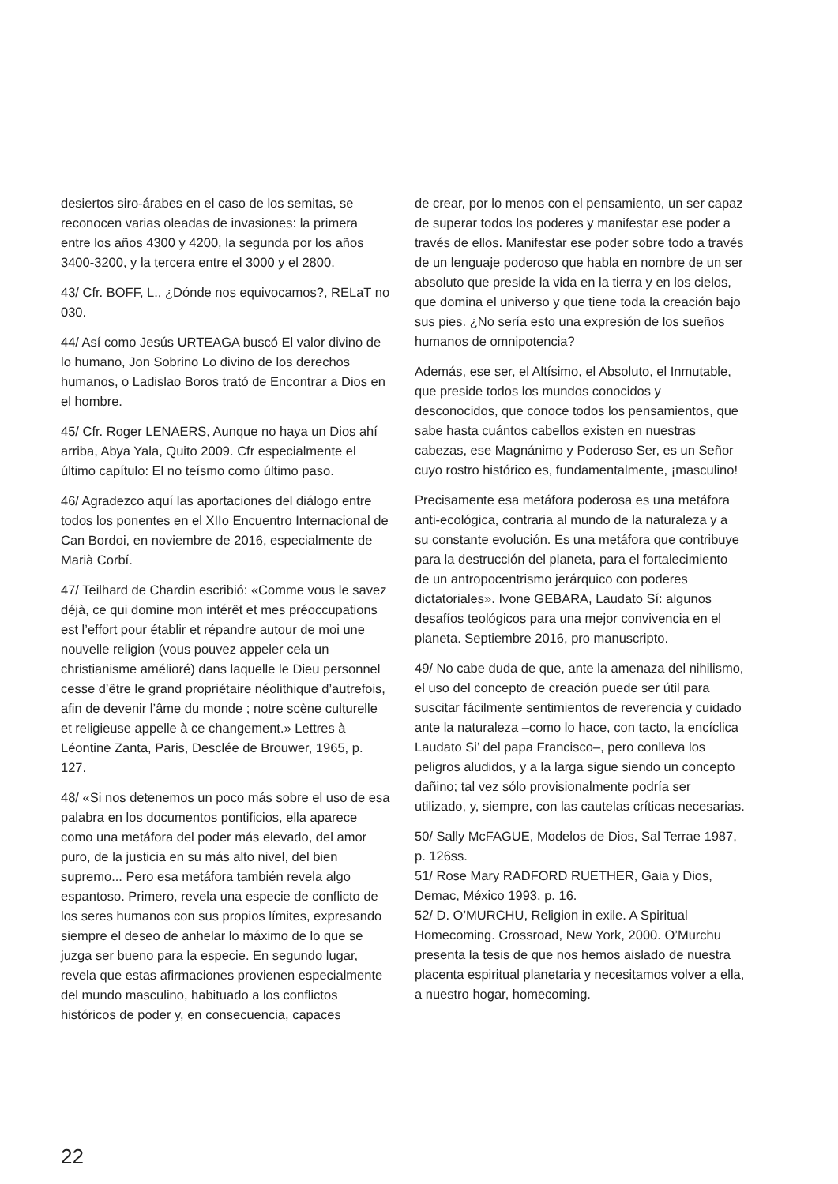desiertos siro-árabes en el caso de los semitas, se reconocen varias oleadas de invasiones: la primera entre los años 4300 y 4200, la segunda por los años 3400-3200, y la tercera entre el 3000 y el 2800.
43/ Cfr. BOFF, L., ¿Dónde nos equivocamos?, RELaT no 030.
44/ Así como Jesús URTEAGA buscó El valor divino de lo humano, Jon Sobrino Lo divino de los derechos humanos, o Ladislao Boros trató de Encontrar a Dios en el hombre.
45/ Cfr. Roger LENAERS, Aunque no haya un Dios ahí arriba, Abya Yala, Quito 2009. Cfr especialmente el último capítulo: El no teísmo como último paso.
46/ Agradezco aquí las aportaciones del diálogo entre todos los ponentes en el XIIo Encuentro Internacional de Can Bordoi, en noviembre de 2016, especialmente de Marià Corbí.
47/ Teilhard de Chardin escribió: «Comme vous le savez déjà, ce qui domine mon intérêt et mes préoccupations est l’effort pour établir et répandre autour de moi une nouvelle religion (vous pouvez appeler cela un christianisme amélioré) dans laquelle le Dieu personnel cesse d’être le grand propriétaire néolithique d’autrefois, afin de devenir l’âme du monde ; notre scène culturelle et religieuse appelle à ce changement.» Lettres à Léontine Zanta, Paris, Desclée de Brouwer, 1965, p. 127.
48/ «Si nos detenemos un poco más sobre el uso de esa palabra en los documentos pontificios, ella aparece como una metáfora del poder más elevado, del amor puro, de la justicia en su más alto nivel, del bien supremo... Pero esa metáfora también revela algo espantoso. Primero, revela una especie de conflicto de los seres humanos con sus propios límites, expresando siempre el deseo de anhelar lo máximo de lo que se juzga ser bueno para la especie. En segundo lugar, revela que estas afirmaciones provienen especialmente del mundo masculino, habituado a los conflictos históricos de poder y, en consecuencia, capaces
de crear, por lo menos con el pensamiento, un ser capaz de superar todos los poderes y manifestar ese poder a través de ellos. Manifestar ese poder sobre todo a través de un lenguaje poderoso que habla en nombre de un ser absoluto que preside la vida en la tierra y en los cielos, que domina el universo y que tiene toda la creación bajo sus pies. ¿No sería esto una expresión de los sueños humanos de omnipotencia?
Además, ese ser, el Altísimo, el Absoluto, el Inmutable, que preside todos los mundos conocidos y desconocidos, que conoce todos los pensamientos, que sabe hasta cuántos cabellos existen en nuestras cabezas, ese Magnánimo y Poderoso Ser, es un Señor cuyo rostro histórico es, fundamentalmente, ¡masculino!
Precisamente esa metáfora poderosa es una metáfora anti-ecológica, contraria al mundo de la naturaleza y a su constante evolución. Es una metáfora que contribuye para la destrucción del planeta, para el fortalecimiento de un antropocentrismo jerárquico con poderes dictatoriales». Ivone GEBARA, Laudato Sí: algunos desafíos teológicos para una mejor convivencia en el planeta. Septiembre 2016, pro manuscripto.
49/ No cabe duda de que, ante la amenaza del nihilismo, el uso del concepto de creación puede ser útil para suscitar fácilmente sentimientos de reverencia y cuidado ante la naturaleza –como lo hace, con tacto, la encíclica Laudato Si’ del papa Francisco–, pero conlleva los peligros aludidos, y a la larga sigue siendo un concepto dañino; tal vez sólo provisionalmente podría ser utilizado, y, siempre, con las cautelas críticas necesarias.
50/ Sally McFAGUE, Modelos de Dios, Sal Terrae 1987, p. 126ss.
51/ Rose Mary RADFORD RUETHER, Gaia y Dios, Demac, México 1993, p. 16.
52/ D. O’MURCHU, Religion in exile. A Spiritual Homecoming. Crossroad, New York, 2000. O’Murchu presenta la tesis de que nos hemos aislado de nuestra placenta espiritual planetaria y necesitamos volver a ella, a nuestro hogar, homecoming.
22